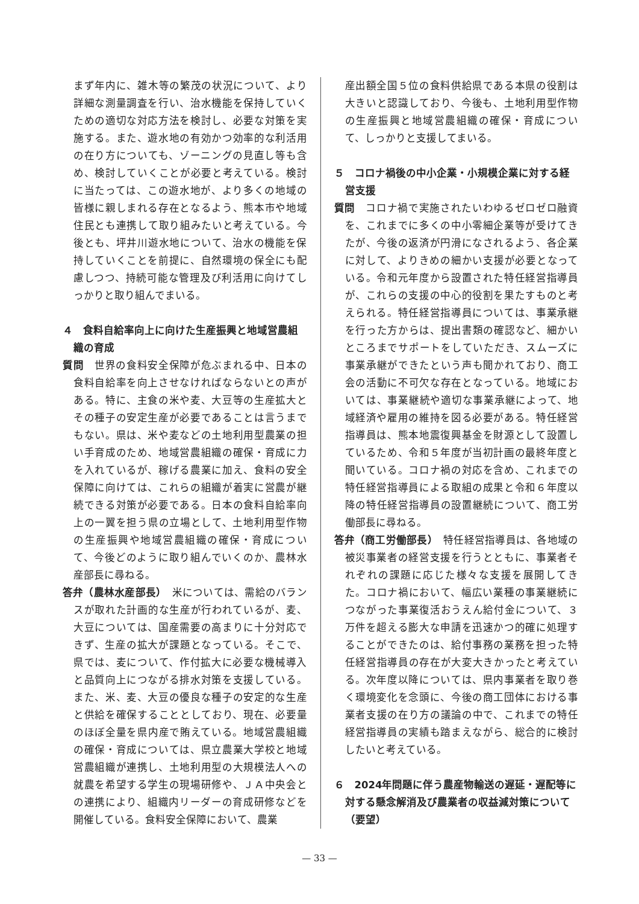まず年内に、雑木等の繁茂の状況について、より詳細な測量調査を行い、治水機能を保持していくための適切な対応方法を検討し、必要な対策を実施する。また、遊水地の有効かつ効率的な利活用の在り方についても、ゾーニングの見直し等も含め、検討していくことが必要と考えている。検討に当たっては、この遊水地が、より多くの地域の皆様に親しまれる存在となるよう、熊本市や地域住民とも連携して取り組みたいと考えている。今後とも、坪井川遊水地について、治水の機能を保持していくことを前提に、自然環境の保全にも配慮しつつ、持続可能な管理及び利活用に向けてしっかりと取り組んでまいる。
４　食料自給率向上に向けた生産振興と地域営農組織の育成
質問　世界の食料安全保障が危ぶまれる中、日本の食料自給率を向上させなければならないとの声がある。特に、主食の米や麦、大豆等の生産拡大とその種子の安定生産が必要であることは言うまでもない。県は、米や麦などの土地利用型農業の担い手育成のため、地域営農組織の確保・育成に力を入れているが、稼げる農業に加え、食料の安全保障に向けては、これらの組織が着実に営農が継続できる対策が必要である。日本の食料自給率向上の一翼を担う県の立場として、土地利用型作物の生産振興や地域営農組織の確保・育成について、今後どのように取り組んでいくのか、農林水産部長に尋ねる。
答弁（農林水産部長）　米については、需給のバランスが取れた計画的な生産が行われているが、麦、大豆については、国産需要の高まりに十分対応できず、生産の拡大が課題となっている。そこで、県では、麦について、作付拡大に必要な機械導入と品質向上につながる排水対策を支援している。また、米、麦、大豆の優良な種子の安定的な生産と供給を確保することとしており、現在、必要量のほぼ全量を県内産で賄えている。地域営農組織の確保・育成については、県立農業大学校と地域営農組織が連携し、土地利用型の大規模法人への就農を希望する学生の現場研修や、ＪＡ中央会との連携により、組織内リーダーの育成研修などを開催している。食料安全保障において、農業
産出額全国５位の食料供給県である本県の役割は大きいと認識しており、今後も、土地利用型作物の生産振興と地域営農組織の確保・育成について、しっかりと支援してまいる。
５　コロナ禍後の中小企業・小規模企業に対する経営支援
質問　コロナ禍で実施されたいわゆるゼロゼロ融資を、これまでに多くの中小零細企業等が受けてきたが、今後の返済が円滑になされるよう、各企業に対して、よりきめの細かい支援が必要となっている。令和元年度から設置された特任経営指導員が、これらの支援の中心的役割を果たすものと考えられる。特任経営指導員については、事業承継を行った方からは、提出書類の確認など、細かいところまでサポートをしていただき、スムーズに事業承継ができたという声も聞かれており、商工会の活動に不可欠な存在となっている。地域においては、事業継続や適切な事業承継によって、地域経済や雇用の維持を図る必要がある。特任経営指導員は、熊本地震復興基金を財源として設置しているため、令和５年度が当初計画の最終年度と聞いている。コロナ禍の対応を含め、これまでの特任経営指導員による取組の成果と令和６年度以降の特任経営指導員の設置継続について、商工労働部長に尋ねる。
答弁（商工労働部長）　特任経営指導員は、各地域の被災事業者の経営支援を行うとともに、事業者それぞれの課題に応じた様々な支援を展開してきた。コロナ禍において、幅広い業種の事業継続につながった事業復活おうえん給付金について、３万件を超える膨大な申請を迅速かつ的確に処理することができたのは、給付事務の業務を担った特任経営指導員の存在が大変大きかったと考えている。次年度以降については、県内事業者を取り巻く環境変化を念頭に、今後の商工団体における事業者支援の在り方の議論の中で、これまでの特任経営指導員の実績も踏まえながら、総合的に検討したいと考えている。
６　2024年問題に伴う農産物輸送の遅延・遅配等に対する懸念解消及び農業者の収益減対策について（要望）
— 33 —